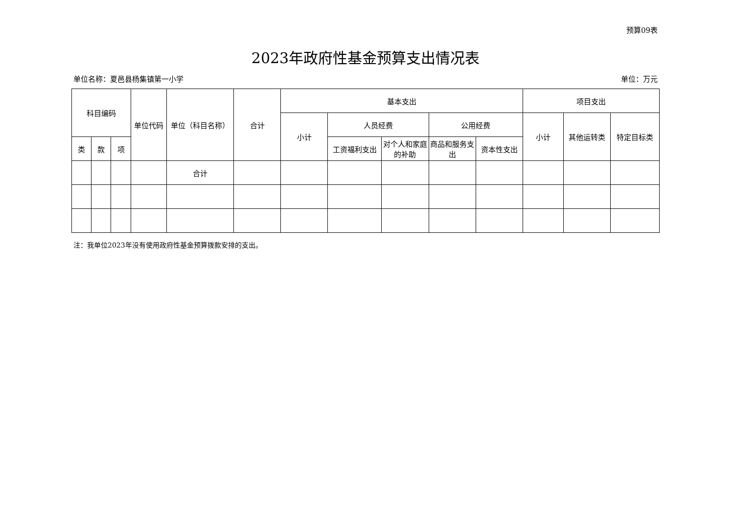预算09表
2023年政府性基金预算支出情况表
单位名称：夏邑县杨集镇第一小学 单位：万元
| 科目编码 | | | 单位代码 | 单位（科目名称） | 合计 | 基本支出 | | | | | 项目支出 | | |
| --- | --- | --- | --- | --- | --- | --- | --- | --- | --- | --- | --- | --- | --- |
| | | | | | | 小计 | 人员经费 | | 公用经费 | | 小计 | 其他运转类 | 特定目标类 |
| 类 | 款 | 项 | | | | | 工资福利支出 | 对个人和家庭的补助 | 商品和服务支出 | 资本性支出 | | | |
| | | | | 合计 | | | | | | | | | |
注：我单位2023年没有使用政府性基金预算拨款安排的支出。